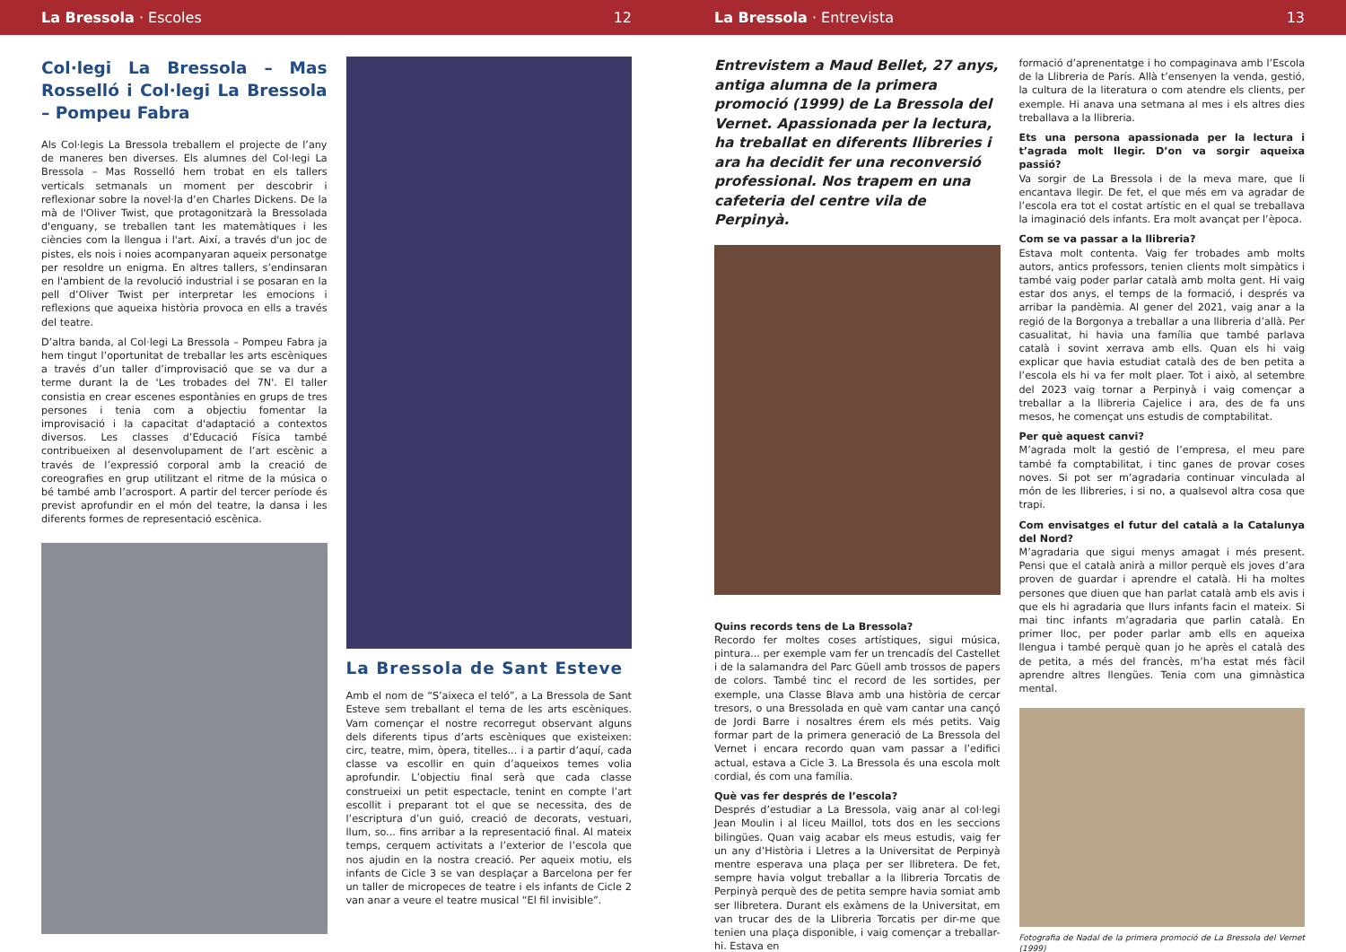La Bressola · Escoles 12
Col·legi La Bressola – Mas Rosselló i Col·legi La Bressola – Pompeu Fabra
Als Col·legis La Bressola treballem el projecte de l’any de maneres ben diverses. Els alumnes del Col·legi La Bressola – Mas Rosselló hem trobat en els tallers verticals setmanals un moment per descobrir i reflexionar sobre la novel·la d’en Charles Dickens. De la mà de l'Oliver Twist, que protagonitzarà la Bressolada d'enguany, se treballen tant les matemàtiques i les ciències com la llengua i l'art. Així, a través d'un joc de pistes, els nois i noies acompanyaran aqueix personatge per resoldre un enigma. En altres tallers, s’endinsaran en l'ambient de la revolució industrial i se posaran en la pell d’Oliver Twist per interpretar les emocions i reflexions que aqueixa història provoca en ells a través del teatre.
D’altra banda, al Col·legi La Bressola – Pompeu Fabra ja hem tingut l’oportunitat de treballar les arts escèniques a través d’un taller d’improvisació que se va dur a terme durant la de 'Les trobades del 7N'. El taller consistia en crear escenes espontànies en grups de tres persones i tenia com a objectiu fomentar la improvisació i la capacitat d'adaptació a contextos diversos. Les classes d’Educació Física també contribueixen al desenvolupament de l’art escènic a través de l’expressió corporal amb la creació de coreografies en grup utilitzant el ritme de la música o bé també amb l’acrosport. A partir del tercer període és previst aprofundir en el món del teatre, la dansa i les diferents formes de representació escènica.
La Bressola de Sant Esteve
Amb el nom de “S’aixeca el teló”, a La Bressola de Sant Esteve sem treballant el tema de les arts escèniques. Vam començar el nostre recorregut observant alguns dels diferents tipus d’arts escèniques que existeixen: circ, teatre, mim, òpera, titelles... i a partir d’aquí, cada classe va escollir en quin d’aqueixos temes volia aprofundir. L’objectiu final serà que cada classe construeixi un petit espectacle, tenint en compte l’art escollit i preparant tot el que se necessita, des de l’escriptura d’un guió, creació de decorats, vestuari, llum, so... fins arribar a la representació final. Al mateix temps, cerquem activitats a l’exterior de l’escola que nos ajudin en la nostra creació. Per aqueix motiu, els infants de Cicle 3 se van desplaçar a Barcelona per fer un taller de micropeces de teatre i els infants de Cicle 2 van anar a veure el teatre musical “El fil invisible”.
La Bressola · Entrevista 13
Entrevistem a Maud Bellet, 27 anys, antiga alumna de la primera promoció (1999) de La Bressola del Vernet. Apassionada per la lectura, ha treballat en diferents llibreries i ara ha decidit fer una reconversió professional. Nos trapem en una cafeteria del centre vila de Perpinyà.
Quins records tens de La Bressola?
Recordo fer moltes coses artístiques, sigui música, pintura... per exemple vam fer un trencadís del Castellet i de la salamandra del Parc Güell amb trossos de papers de colors. També tinc el record de les sortides, per exemple, una Classe Blava amb una història de cercar tresors, o una Bressolada en què vam cantar una cançó de Jordi Barre i nosaltres érem els més petits. Vaig formar part de la primera generació de La Bressola del Vernet i encara recordo quan vam passar a l’edifici actual, estava a Cicle 3. La Bressola és una escola molt cordial, és com una família.
Què vas fer després de l’escola?
Després d’estudiar a La Bressola, vaig anar al col·legi Jean Moulin i al liceu Maillol, tots dos en les seccions bilingües. Quan vaig acabar els meus estudis, vaig fer un any d’Història i Lletres a la Universitat de Perpinyà mentre esperava una plaça per ser llibretera. De fet, sempre havia volgut treballar a la llibreria Torcatis de Perpinyà perquè des de petita sempre havia somiat amb ser llibretera. Durant els exàmens de la Universitat, em van trucar des de la Llibreria Torcatis per dir-me que tenien una plaça disponible, i vaig començar a treballar-hi. Estava en
formació d’aprenentatge i ho compaginava amb l’Escola de la Llibreria de París. Allà t’ensenyen la venda, gestió, la cultura de la literatura o com atendre els clients, per exemple. Hi anava una setmana al mes i els altres dies treballava a la llibreria.
Ets una persona apassionada per la lectura i t’agrada molt llegir. D’on va sorgir aqueixa passió?
Va sorgir de La Bressola i de la meva mare, que li encantava llegir. De fet, el que més em va agradar de l’escola era tot el costat artístic en el qual se treballava la imaginació dels infants. Era molt avançat per l’època.
Com se va passar a la llibreria?
Estava molt contenta. Vaig fer trobades amb molts autors, antics professors, tenien clients molt simpàtics i també vaig poder parlar català amb molta gent. Hi vaig estar dos anys, el temps de la formació, i després va arribar la pandèmia. Al gener del 2021, vaig anar a la regió de la Borgonya a treballar a una llibreria d’allà. Per casualitat, hi havia una família que també parlava català i sovint xerrava amb ells. Quan els hi vaig explicar que havia estudiat català des de ben petita a l’escola els hi va fer molt plaer. Tot i això, al setembre del 2023 vaig tornar a Perpinyà i vaig començar a treballar a la llibreria Cajelice i ara, des de fa uns mesos, he començat uns estudis de comptabilitat.
Per què aquest canvi?
M’agrada molt la gestió de l’empresa, el meu pare també fa comptabilitat, i tinc ganes de provar coses noves. Si pot ser m’agradaria continuar vinculada al món de les llibreries, i si no, a qualsevol altra cosa que trapi.
Com envisatges el futur del català a la Catalunya del Nord?
M’agradaria que sigui menys amagat i més present. Pensi que el català anirà a millor perquè els joves d’ara proven de guardar i aprendre el català. Hi ha moltes persones que diuen que han parlat català amb els avis i que els hi agradaria que llurs infants facin el mateix. Si mai tinc infants m’agradaria que parlin català. En primer lloc, per poder parlar amb ells en aqueixa llengua i també perquè quan jo he après el català des de petita, a més del francès, m’ha estat més fàcil aprendre altres llengües. Tenia com una gimnàstica mental.
Fotografia de Nadal de la primera promoció de La Bressola del Vernet (1999)